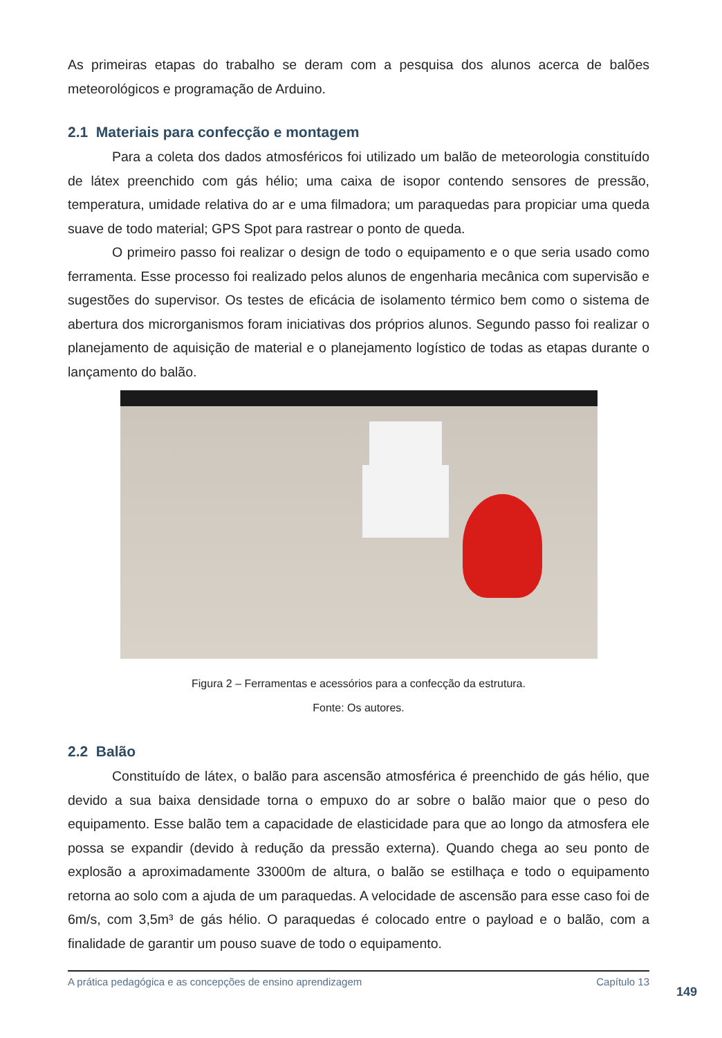As primeiras etapas do trabalho se deram com a pesquisa dos alunos acerca de balões meteorológicos e programação de Arduino.
2.1 Materiais para confecção e montagem
Para a coleta dos dados atmosféricos foi utilizado um balão de meteorologia constituído de látex preenchido com gás hélio; uma caixa de isopor contendo sensores de pressão, temperatura, umidade relativa do ar e uma filmadora; um paraquedas para propiciar uma queda suave de todo material; GPS Spot para rastrear o ponto de queda.
O primeiro passo foi realizar o design de todo o equipamento e o que seria usado como ferramenta. Esse processo foi realizado pelos alunos de engenharia mecânica com supervisão e sugestões do supervisor. Os testes de eficácia de isolamento térmico bem como o sistema de abertura dos microrganismos foram iniciativas dos próprios alunos. Segundo passo foi realizar o planejamento de aquisição de material e o planejamento logístico de todas as etapas durante o lançamento do balão.
Figura 2 – Ferramentas e acessórios para a confecção da estrutura.
Fonte: Os autores.
2.2 Balão
Constituído de látex, o balão para ascensão atmosférica é preenchido de gás hélio, que devido a sua baixa densidade torna o empuxo do ar sobre o balão maior que o peso do equipamento. Esse balão tem a capacidade de elasticidade para que ao longo da atmosfera ele possa se expandir (devido à redução da pressão externa). Quando chega ao seu ponto de explosão a aproximadamente 33000m de altura, o balão se estilhaça e todo o equipamento retorna ao solo com a ajuda de um paraquedas. A velocidade de ascensão para esse caso foi de 6m/s, com 3,5m³ de gás hélio. O paraquedas é colocado entre o payload e o balão, com a finalidade de garantir um pouso suave de todo o equipamento.
A prática pedagógica e as concepções de ensino aprendizagem Capítulo 13
149